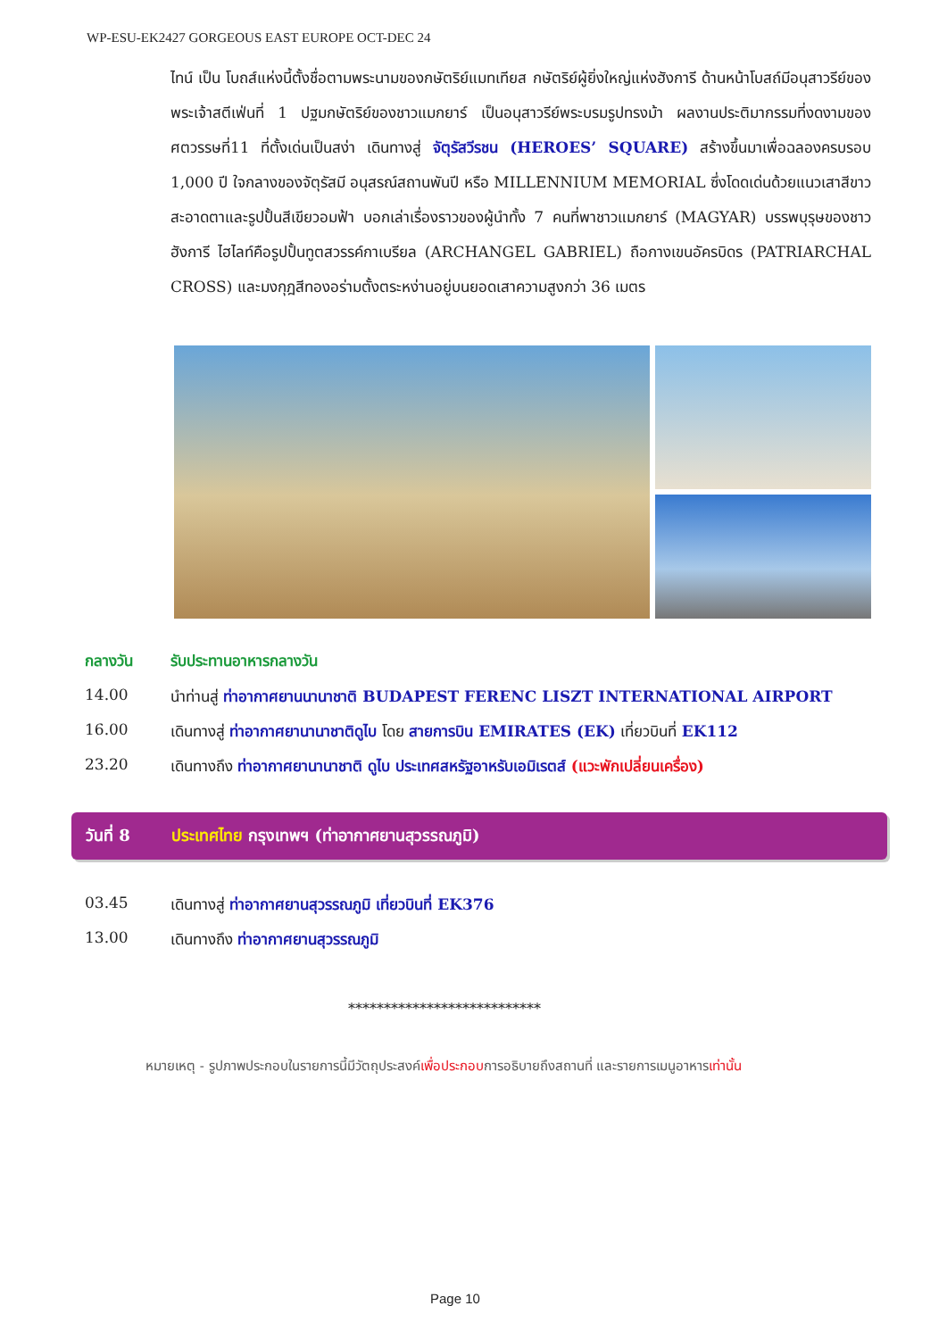WP-ESU-EK2427 GORGEOUS EAST EUROPE OCT-DEC 24
ไทน์ เป็น โบถส์แห่งนี้ตั้งชื่อตามพระนามของกษัตริย์แมทเทียส กษัตริย์ผู้ยิ่งใหญ่แห่งฮังการี ด้านหน้าโบสถ์มีอนุสาวรีย์ของพระเจ้าสตีเฟ่นที่ 1 ปฐมกษัตริย์ของชาวแมกยาร์ เป็นอนุสาวรีย์พระบรมรูปทรงม้า ผลงานประติมากรรมที่งดงามของศตวรรษที่11 ที่ตั้งเด่นเป็นสง่า เดินทางสู่ จัตุรัสวีรชน (HEROES’ SQUARE) สร้างขึ้นมาเพื่อฉลองครบรอบ 1,000 ปี ใจกลางของจัตุรัสมี อนุสรณ์สถานพันปี หรือ MILLENNIUM MEMORIAL ซึ่งโดดเด่นด้วยแนวเสาสีขาวสะอาดตาและรูปปั้นสีเขียวอมฟ้า บอกเล่าเรื่องราวของผู้นำทั้ง 7 คนที่พาชาวแมกยาร์ (MAGYAR) บรรพบุรุษของชาวฮังการี ไฮไลท์คือรูปปั้นทูตสวรรค์กาเบรียล (ARCHANGEL GABRIEL) ถือกางเขนอัครบิดร (PATRIARCHAL CROSS) และมงกุฎสีทองอร่ามตั้งตระหง่านอยู่บนยอดเสาความสูงกว่า 36 เมตร
กลางวัน รับประทานอาหารกลางวัน
14.00 นำท่านสู่ ท่าอากาศยานนานาชาติ BUDAPEST FERENC LISZT INTERNATIONAL AIRPORT
16.00 เดินทางสู่ ท่าอากาศยานานาชาติดูไบ โดย สายการบิน EMIRATES (EK) เที่ยวบินที่ EK112
23.20 เดินทางถึง ท่าอากาศยานานาชาติ ดูไบ ประเทศสหรัฐอาหรับเอมิเรตส์ (แวะพักเปลี่ยนเครื่อง)
วันที่ 8 ประเทศไทย กรุงเทพฯ (ท่าอากาศยานสุวรรณภูมิ)
03.45 เดินทางสู่ ท่าอากาศยานสุวรรณภูมิ เที่ยวบินที่ EK376
13.00 เดินทางถึง ท่าอากาศยานสุวรรณภูมิ
***************************
หมายเหตุ - รูปภาพประกอบในรายการนี้มีวัตถุประสงค์เพื่อประกอบการอธิบายถึงสถานที่ และรายการเมนูอาหารเท่านั้น
Page 10